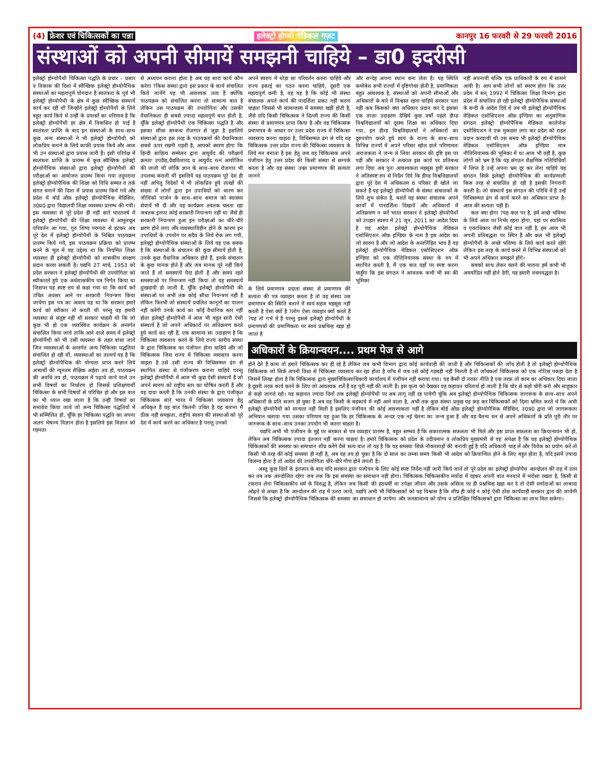(4) फ्रेशर एवं चिकित्सकों का पन्ना
इलेक्ट्रो होम्यो मेडिकल गज़ट
कानपुर 16 फरवरी से 29 फरवरी 2016
संस्थाओं को अपनी सीमायें समझनी चाहिये – डा0 इदरीसी
इलेक्ट्रो होम्योपैथी चिकित्सा पद्धति के प्रचार – प्रसार व विकास की दिशा में स्वैच्छिक इलेक्ट्रो होम्योपैथिक संस्थाओं का महत्वपूर्ण योगदान है स्वतंत्रता के पूर्व भी इलेक्ट्रो होम्योपैथी के क्षेत्र में कुछ स्वैच्छिक संस्थायें कार्य कर रहीं थीं जिन्होंने इलेक्ट्रो होम्योपैथी के लिये बहुत कार्य किये थे उन्हीं के प्रयासों का परिणाम है कि इलेक्ट्रो होम्योपैथी हर क्षेत्र में विकसित हो पाई है स्वतंत्रता प्राप्ति के बाद इन संस्थाओं के साथ–साथ कुछ अन्य संस्थाओं ने भी इलेक्ट्रो होम्योपैथी को लोकप्रिय बनाने के लिये काफ़ी प्रयास किये और आज भी उन संस्थाओं द्वारा प्रयास जारी हैं। इसी परिपेक्ष में स्वतंत्रता प्राप्ति के प्रारम्भ में कुछ स्वैच्छिक इलेक्ट्रो होम्योपैथिक संस्थाओं द्वारा इलेक्ट्रो होम्योपैथी की परीक्षाओं का आयोजन प्रारम्भ किया गया तदुपरान्त इलेक्ट्रो होम्योपैथिक की शिक्षा को विधि सम्मत व तर्क संगत बनाने की दिशा में प्रयास प्रारम्भ किये गये और प्रदेश में बोर्ड ऑफ़ इलेक्ट्रो होम्योपैथिक मेडिसिन, उ0प्र0 द्वारा विद्यालयी शिक्षा व्यवस्था प्रारम्भ की गयी। इस व्यवस्था से पूरे प्रदेश ही नहीं सारे भारतवर्ष में इलेक्ट्रो होम्योपैथी की शिक्षा व्यवस्था में आमूलचूल परिवर्तन आ गया, गुरु शिष्य परम्परा से हटकर अब पूरे देश में इलेक्ट्रो होम्योपैथी के निश्चित पाठयक्रम प्रारम्भ किये गये, इस पाठयक्रम प्रक्रिया को प्रारम्भ करने के मूल में यह उद्देश्य था कि नियमित शिक्षा व्यवस्था ही इलेक्ट्रो होम्योपैथी को शासकीय संरक्षण प्रदान करवा सकती है। यद्यपि 27 मार्च, 1953 को प्रदेश सरकार ने इलेक्ट्रो होम्योपैथी की उपयोगिता को स्वीकारते हुये एक अर्धशासकीय पत्र निर्गत किया था जिसपर यह स्पष्ट रुप से कहा गया था कि कार्य करें उचित अवसर आने पर सरकारी नियन्त्रण किया जायेगा इस पत्र का आशय यह था कि सरकार हमारे कार्य को स्वीकार तो करती थी परन्तु वह हमारी व्यवस्था से संतुष्ट नहीं थी सरकार चाहती थी कि जो कुछ भी हो एक व्यवस्थित कार्यक्रम के अन्तर्गत संचालित किया जाये ताकि आने वाले समय में इलेक्ट्रो होम्योपैथी को भी उसी व्यवस्था के तहत बांधा जाये जिन व्यवस्थाओं के अन्तर्गत अन्य चिकित्सा पद्धतियां संचालित हो रही थीं, व्यवस्थाओं का तात्पर्य यह है कि इलेक्ट्रो होम्योपैथिक की योग्यता प्राप्त करने लिये अभ्यर्थी की न्यूनतम शैक्षिक अर्हता तय हो, पाठयक्रम की अवधि तय हो, पाठयक्रम में पढ़ाये जाने वाले उन सभी विषयों का निर्धारण हो जिससे प्रशिक्षणार्थी चिकित्सा के सभी विषयों से परिचित हो और इस बात का भी ध्यान रखा जाता है कि उन्हीं विषयों का समावेश किया जाये जो अन्य चिकित्सा पद्धतियों में भी सम्मिलित हो, चूँकि हर चिकित्सा पद्धति का अपना अलग भेषज्य विज्ञान होता है इसलिये इस विज्ञान को गहनता
से अध्ययन कराना होता है अब यह सारा कार्य कौन करेगा ?किस संस्था द्वारा इस प्रकार के कार्य संचालित किये जायेंगे यह भी आवश्यक तत्व है क्योंकि पाठयक्रम को संचालित करना तो सामान्य बात है लेकिन उस पाठयक्रम की उपयोगिता और उसकी वैधानिकता ही सबसे ज़्यादा महत्वपूर्ण बात होती है, चूँकि इलेक्ट्रो होम्योपैथी एक चिकित्सा पद्धति है और इसका सीधा सम्बन्ध रोज़गार से जुड़ा है इसलिये संस्थाओं द्वारा इस तरह के पाठयक्रमों की वैधानिकता सबसे ऊपर रखनी पड़ती है, आपको स्मरण होगा कि हिन्दी साहित्य सम्मेलन द्वारा आयुर्वेद की परीक्षायें क्रमशः उपवैद्य,वैद्यविशारद व आयुर्वेद रत्न आयोजित की जाती थीं जोकि ज्ञान के साथ–साथ रोज़गार भी उपलब्ध कराती थीं इसलिये यह पाठयक्रम पूरे देश ही नहीं अपितु विदेशों में भी लोकप्रिय हुये लाखों की संख्या में लोगों द्वारा इन उपाधियों को धारण कर जीविको पार्जन के साथ–साथ समाज को स्वास्थ्य सेवायें भी दीं और यह कार्यक्रम तबतक चलता रहा जबतक इनपर कोई सरकारी नियन्त्रण नहीं था जैसे ही सरकारी नियन्त्रण हुआ इन परीक्षाओं का धीरे–धीरे क्षरण होने लगा और व्यवस्थाविहीन होने के कारण इन उपाधियों के उपयोग पर सदैव के लिये रोक लग गयी, इलेक्ट्रो होम्योपैथिक संस्थाओं के लिये यह एक सबक है कि संस्थाओं के संचालन की कुछ सीमायें होती हैं, उनके कुछ वैधानिक अधिकार होते हैं, इनके संचालन के कुछ मानक होते हैं और जब मानक पूरे नहीं किये जाते हैं तो समस्यायें पैदा होती हैं और समय रहते समस्याओं पर नियन्त्रण नहीं किया तो यह समस्यायें दुःखदायी हो जाती हैं, चूँकि इलेक्ट्रो होम्योपैथी की संस्थाओं पर अभी तक कोई सीधा नियन्त्रण नहीं है लेकिन फिरभी जो संस्थायें प्रचलित कानूनों का पालन नहीं करेंगी उनके कार्य का कोई वैधानिक स्तर नहीं होता इलेक्ट्रो होम्योपैथी में आज भी बहुत सारी ऐसी संस्थायें हैं जो अपने अधिकारों पर अतिक्रमण करते हुये कार्य कर रही हैं, एक सामान्य सा उदाहरण है कि चिकित्सा व्यवसाय करने के लिये राज्य स्तरीय संस्था के द्वारा चिकित्सक का पंजीयन होना चाहिये और जो चिकित्सक जिस राज्य में चिकित्सा व्यवसाय करना चाहता है उसे उसी राज्य की विधिसम्मत ढंग से स्थापित संस्था से पंजीकरण कराना चाहिये परन्तु इलेक्ट्रो होम्योपैथी में आज भी कुछ ऐसी संस्थायें हैं जो अपने स्वरुप को राष्ट्रीय स्तर का घोषित करती हैं और यह दावा करती हैं कि उनकी संस्था के द्वारा पंजीकृत चिकित्सक सारे भारत में चिकित्सा व्यवसाय हेतु अधिकृत हैं यह बात कितनी उचित है यह बताना मैं ठीक नहीं समझता, राष्ट्रीय स्वरुप की संस्थाओं को पूरे देश में कार्य करने का अधिकार है परन्तु उनको
अपने स्वरुप में थोड़ा सा परिवर्तन करना चाहिये और राज्य इकाई का गठन करना चाहिये, दूसरी एक महत्वपूर्ण कमी है, वह यह है कि कोई भी संस्था संचालक अपने कार्य की पादर्शिता प्रकट नहीं करना चाहता जिससे भी सामन्जस्य में समस्या खड़ी होती है, जैसे यदि किसी चिकित्सक ने दिल्ली राज्य की किसी संस्था से प्रमाणपत्र प्राप्त किया है और वह चिकित्सक प्रमाणपत्र के आधार पर उत्तर प्रदेश राज्य में चिकित्सा व्यवसाय करना चाहता है, विधिसम्मत ढंग से यदि वह चिकित्सक उत्तर प्रदेश राज्य की चिकित्सा व्यवसाय के लिये मन बनाता है इस हेतु जब वह चिकित्सक अपने पंजीयन हेतु उत्तर प्रदेश की किसी संस्था से सम्पर्क करता है और वह संस्था उक्त प्रमाणपत्र की सत्यता जानने
के लिये प्रमाणपत्र प्रदाता संस्था से प्रमाणपत्र की सत्यता की पत्र व्यवहार करता है तो वह संस्था उस प्रमाणपत्र की स्थिति बताने में स्वयं सहज महसूस नहीं करती है ऐसा क्यों है ?लोग ऐसा व्यवहार क्यों करते हैं ?यह तो गर्भ में है परन्तु इससे इलेक्ट्रो होम्योपैथी के प्रमाणपत्रों की प्रमाणिकता पर स्वयं प्रश्नचिन्ह खड़ा हो जाता है
और सन्देह अपना स्थान बना लेता है। यह स्थिति कमोबेश सभी राज्यों में दृष्टिगोचर होती है, प्रमाणिकता बहुत आवश्यक है, संस्थाओं को अपनी सीमाओं और अधिकारों के बारे में विश्वस्त रहना चाहिये सरकार पता नहीं कब किसको क्या अधिकार प्रदान कर दे इसका एक ताज़ा उदाहरण देखिये कुछ वर्षों पहले डीम्ड विश्वविद्यालयों को दूरस्थ शिक्षा का अधिकार दिया गया, इन डीम्ड विश्वविद्यालयों ने अधिकारों का दुरुपयोग करते हुये स्वयं के राज्य के साथ–साथ विभिन्न राज्यों में अपने परिसर खोल डाले परिणामतः अराजकता ने जन्म ले लिया सरकार की दृष्टि इस पर पड़ी और सरकार ने तत्काल इस कार्य पर प्रतिबन्ध लगा दिया अब पुनः आवश्यकता महसूस हुयी सरकार ने अतिस्पष्ट रुप से निर्देश दिये कि डीम्ड विश्वविद्यालयों द्वारा पूरे देश में अधिकतम 6 परिसर ही खोले जा सकते हैं यह इलेक्ट्रो होम्योपैथी के संस्था संचालकों के लिये शुभ संकेत है, बशर्ते यह संस्था संचालक अपने कार्यों में पारदर्शिता दिखायें और अधिकारों में अतिक्रमण न करें भारत सरकार ने इलेक्ट्रो होम्योपैथों को उपहार स्वरुप में 21 जून, 2011 का आदेश दिया है यह आदेश इलेक्ट्रो होम्योपैथिक मेडिकल एसोसिएशन ऑफ़ इण्डिया के नाम है इस आदेश का जो स्वरुप है और जो आदेश के अन्तर्निहित भाव हैं वह इलेक्ट्रो होम्योपैथिक मेडिकल एसोसिएशन ऑफ़ इण्डिया को एक नीतिनियामक संस्था के रुप में स्थापित करती है, मैं एक बात यहाँ पर स्पष्ट करना चाहूँगा कि इस संगठन ने आजतक कभी भी स्वः की भूमिका
नहीं अपनायी बल्कि एक प्राधिकारी के रुप में सामने आयी है। आप सभी लोगों को स्मरण होगा कि उत्तर प्रदेश में सन् 1992 में चिकित्सा शिक्षा विभाग द्वारा प्रदेश में संचालित हो रही इलेक्ट्रो होम्योपैथिक संस्थाओं के बन्दी के आदेश दिये थे तब भी इलेक्ट्रो होम्योपैथिक मेडिकल एसोसिएशन ऑफ़ इण्डिया का अनुसांगिक संगठन इलेक्ट्रो होम्योपैथिक मेडिकल कालेजेज़ एसोसिएशन ने एक मुकदमा लगा कर प्रदेश को राहत प्रदान करवायी थी उस समय भी इलेक्ट्रो होम्योपैथिक मेडिकल एसोसिएशन ऑफ़ इण्डिया मात्र नीतिनियामक की भूमिका में था आज भी वहीं है, कुछ लोगों को भ्रम है कि यह संगठन शैक्षणिक गतिविधियों में लिप्त है उन्हें अपना भ्रम दूर कर लेना चाहिये यह संगठन सिर्फ़ इलेक्ट्रो होम्योपैथिक की कार्यप्रणाली किस तरह से संचालित हो रही है इसकी निगरानी करती है। जो संस्थायें इस संगठन की परिधि में हैं उन्हें विधिसम्मत ढंग से कार्य करने का अधिकार प्राप्त है। आज की सत्यता यही है।
कल क्या होगा ?यह कल पर है, हमें अच्छे भविष्य के लिये आज पर निर्भर रहना होगा, यहां पर स्वामित्व व एकाधिकार जैसी कोई बात नहीं है, हम आज भी अपनी प्रतिबद्धता पर स्थिर हैं और कल भी इलेक्ट्रो होम्योपैथी के अच्छे भविष्य के लिये कार्य करते रहेंगे लेकिन इस तरह के कार्य करने में विभिन्न संस्थाओं को भी अपने अधिकार समझने होंगे।
सबको साथ लेकर चलने की भावना हमें कभी भी अमर्यादित नहीं होने देगी, यह हमारी वचनवद्धता है।
अधिकारों के क्रियान्वयन.... प्रथम पेज से आगे
होने देते हैं काम तो हमारे चिकित्सक कर ही रहे हैं लेकिन जब कभी विभाग द्वारा कोई कार्यवाही की जाती है और चिकित्सकों की जाँच होती है तो इलेक्ट्रो होम्योपैथिक चिकित्सक जो सिर्फ़ अपनी विधा से चिकित्सा व्यवसाय कर रहा होता है जाँच में जब उसे कोई गड़बड़ी नहीं मिलती है तो जाँचकर्ता चिकित्सक को एक नोटिस पकड़ा देता है जिसमें लिखा होता है कि चिकित्सक द्वारा मुख्यचिकित्साधिकारी कार्यालय में पंजीयन नहीं कराया गया। यह कैसी दो तरफ़ा नीति है एक तरफ़ तो काम का अधिकार दिया जाता है दूसरी तरफ़ कार्य करने के लिए जो आवश्यक शर्तें हैं वह पूरी नहीं की जाती हैं। इस कृत्य को देखकर वह कहावत चरितार्थ हो जाती है कि चोर से कहो चोरी करो और साहूकार से कहो जागते रहो। यह कहावत ज़्यादा दिनों तक इलेक्ट्रो होम्योपैथी पर अब लागू नहीं रह पायेगी चूंकि अब इलेक्ट्रो होम्योपैथिक चिकित्सक जागरूक के साथ–साथ अपने अधिकारों के प्रति सजग हो चुका है अब वह किसी के बहकावे में नहीं आने वाला है, अभी तक कुछ संस्था प्रमुख यह कह कर चिकित्सकों को दिशा भ्रमित करते थे कि अभी इलेक्ट्रो होम्योपैथी को मान्यता नहीं मिली है इसलिए पंजीयन की कोई आवश्यकता नहीं है लेकिन बोर्ड ऑफ़ इलेक्ट्रो होम्योपैथिक मेडिसिन, उ0प्र0 द्वारा जो जागरूकता अभियान चलाया गया उसका परिणाम यह हुआ कि हर चिकित्सक के अन्दर एक नई चेतना का जन्म हुआ है और वह चैतन्य मन से अपने अधिकारों के प्रति पूरी तौर पर जागरूक के साथ–साथ उनका उपयोग भी करना चाहता है।
यद्यपि अभी भी पंजीयन के मुद्दे पर सरकार से पत्र व्यवहार प्रारम्भ है, बहुत सम्भव है कि सकारात्मक सफ़लता भी मिले और इस प्राप्त सफ़लता का क्रियान्वयन भी हो, लेकिन अब चिकित्सक ज़्यादा इंतजार नहीं करना चाहता है। हमारे चिकित्सक को प्रदेश के उदीयमान व लोकप्रिय मुख्यमंत्री से यह अपेक्षा है कि वह इलेक्ट्रो होम्योपैथिक चिकित्सकों की समस्या का समाधान शीघ्र करेंगे वैसे सत्य बात तो यह है कि यह समस्या सिर्फ़ नौकरशाहों की बनायी हुई है यदि अधिकारी चाह लें और विवेक का प्रयोग करें तो किसी भी तरह की कोई समस्या ही नहीं है, अब यह तय हो चुका है कि दो साल का लम्बा समय किसी भी आदेश को क्रियान्वित होने के लिए बहुत होता है, यदि इसमें ज़्यादा विलम्ब होता है तो आदेश की उपयोगिता धीरे–धीरे गौण होने लगती है।
अस्तु कुछ दिनों के इंतज़ार के बाद यदि सरकार द्वारा पंजीयन के लिए कोई स्पष्ट निर्देश नहीं जारी किये जाते तो पूरे प्रदेश का इलेक्ट्रो होम्योपैथ आन्दोलन की राह में उतर कर तब तक आन्दोलित रहेगा जब तक कि इस समस्या का समाधान नहीं होगा। चिकित्सक चिकित्सकीय मर्यादा में रहकर अपनी बात मनवाने में भरोसा रखता है, किसी से टकराव लेना चिकित्सकीय धर्म के विरुद्ध है, लेकिन जब किसी की हठधर्मी या उपेक्षा जीवन और उसके असित्व पर ही प्रश्नचिन्ह खड़ा कर दे तो ऐसी मर्यादाओं का लाबादा ओढ़ने से अच्छा है कि आन्दोलन की राह में उतरा जाये, यद्यपि अभी भी चिकित्सकों को यह विश्वास है कि शीघ्र ही कोई न कोई ऐसी ठोस कार्यवाही सरकार द्वारा की जायेगी जिससे कि इलेक्ट्रो होम्योपैथिक चिकित्सक की समस्या का समाधान हो जायेगा और जनसामान्य को योग्य व प्रशिक्षित चिकित्सकों द्वारा चिकित्सा का लाभ मिल सकेगा।